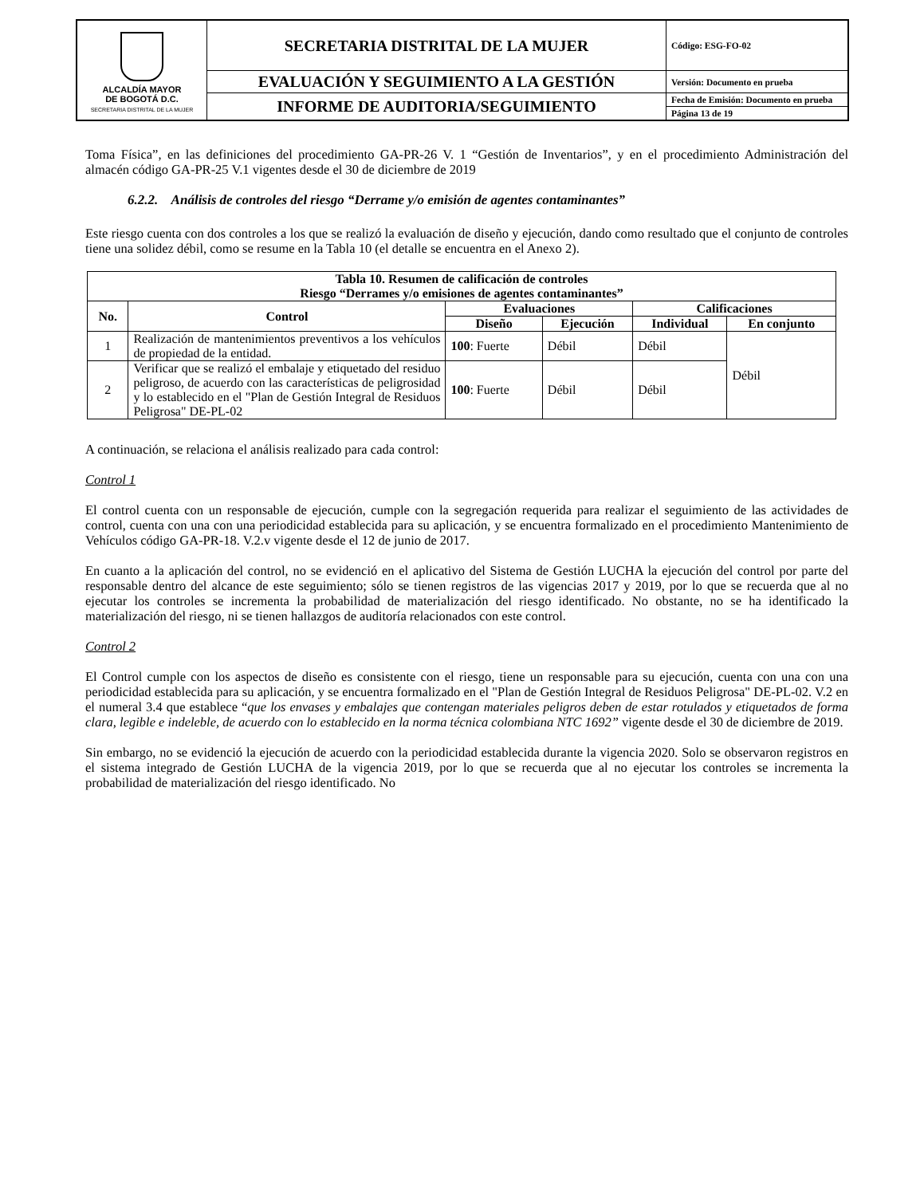| ALCALDÍA MAYOR DE BOGOTÁ D.C. SECRETARIA DISTRITAL DE LA MUJER | SECRETARIA DISTRITAL DE LA MUJER | Código: ESG-FO-02 |
| | EVALUACIÓN Y SEGUIMIENTO A LA GESTIÓN | Versión: Documento en prueba |
| | INFORME DE AUDITORIA/SEGUIMIENTO | Fecha de Emisión: Documento en prueba |
| | | Página 13 de 19 |
Toma Física”, en las definiciones del procedimiento GA-PR-26 V. 1 “Gestión de Inventarios”, y en el procedimiento Administración del almacén código GA-PR-25 V.1 vigentes desde el 30 de diciembre de 2019
6.2.2. Análisis de controles del riesgo “Derrame y/o emisión de agentes contaminantes”
Este riesgo cuenta con dos controles a los que se realizó la evaluación de diseño y ejecución, dando como resultado que el conjunto de controles tiene una solidez débil, como se resume en la Tabla 10 (el detalle se encuentra en el Anexo 2).
| Tabla 10. Resumen de calificación de controles Riesgo “Derrames y/o emisiones de agentes contaminantes” | | | | | |
| --- | --- | --- | --- | --- | --- |
| No. | Control | Evaluaciones | | Calificaciones | |
| | | Diseño | Ejecución | Individual | En conjunto |
| 1 | Realización de mantenimientos preventivos a los vehículos de propiedad de la entidad. | 100 : Fuerte | Débil | Débil | Débil |
| 2 | Verificar que se realizó el embalaje y etiquetado del residuo peligroso, de acuerdo con las características de peligrosidad y lo establecido en el "Plan de Gestión Integral de Residuos Peligrosa" DE-PL-02 | 100 : Fuerte | Débil | Débil | |
A continuación, se relaciona el análisis realizado para cada control:
Control 1
El control cuenta con un responsable de ejecución, cumple con la segregación requerida para realizar el seguimiento de las actividades de control, cuenta con una con una periodicidad establecida para su aplicación, y se encuentra formalizado en el procedimiento Mantenimiento de Vehículos código GA-PR-18. V.2.v vigente desde el 12 de junio de 2017.
En cuanto a la aplicación del control, no se evidenció en el aplicativo del Sistema de Gestión LUCHA la ejecución del control por parte del responsable dentro del alcance de este seguimiento; sólo se tienen registros de las vigencias 2017 y 2019, por lo que se recuerda que al no ejecutar los controles se incrementa la probabilidad de materialización del riesgo identificado. No obstante, no se ha identificado la materialización del riesgo, ni se tienen hallazgos de auditoría relacionados con este control.
Control 2
El Control cumple con los aspectos de diseño es consistente con el riesgo, tiene un responsable para su ejecución, cuenta con una con una periodicidad establecida para su aplicación, y se encuentra formalizado en el "Plan de Gestión Integral de Residuos Peligrosa" DE-PL-02. V.2 en el numeral 3.4 que establece “que los envases y embalajes que contengan materiales peligros deben de estar rotulados y etiquetados de forma clara, legible e indeleble, de acuerdo con lo establecido en la norma técnica colombiana NTC 1692” vigente desde el 30 de diciembre de 2019.
Sin embargo, no se evidenció la ejecución de acuerdo con la periodicidad establecida durante la vigencia 2020. Solo se observaron registros en el sistema integrado de Gestión LUCHA de la vigencia 2019, por lo que se recuerda que al no ejecutar los controles se incrementa la probabilidad de materialización del riesgo identificado. No